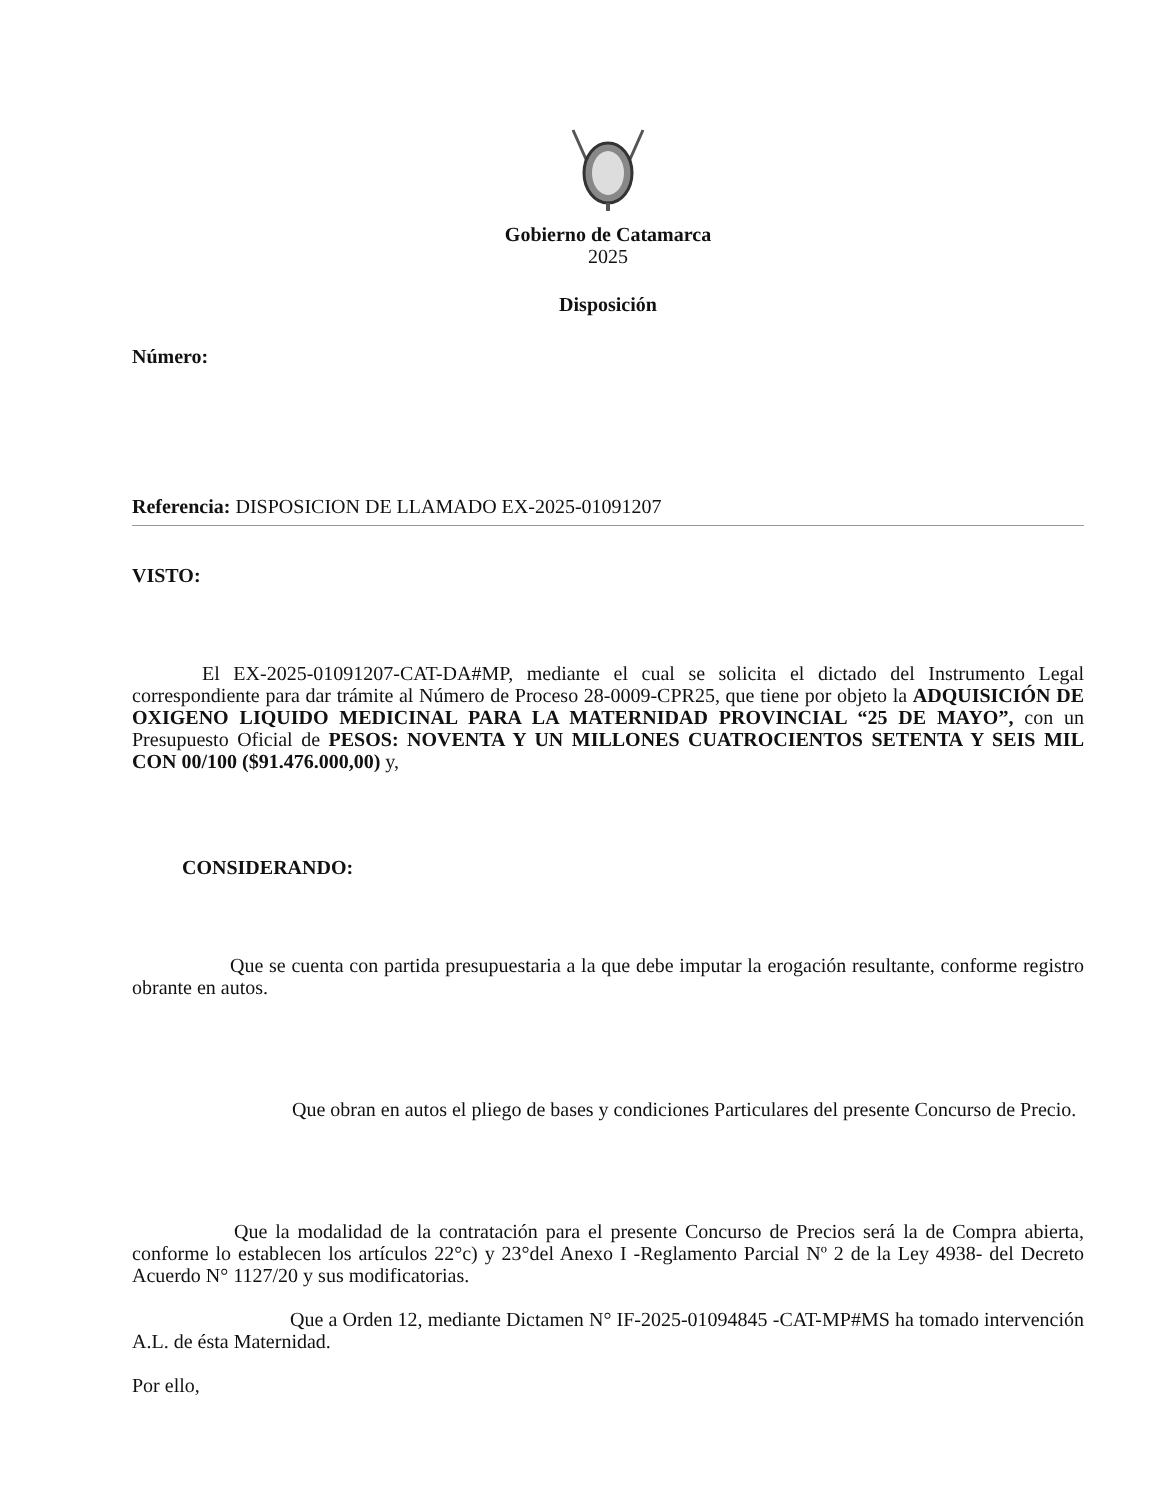Gobierno de Catamarca
2025
Disposición
Número:
Referencia: DISPOSICION DE LLAMADO EX-2025-01091207
VISTO:
El EX-2025-01091207-CAT-DA#MP, mediante el cual se solicita el dictado del Instrumento Legal correspondiente para dar trámite al Número de Proceso 28-0009-CPR25, que tiene por objeto la ADQUISICIÓN DE OXIGENO LIQUIDO MEDICINAL PARA LA MATERNIDAD PROVINCIAL “25 DE MAYO”, con un Presupuesto Oficial de PESOS: NOVENTA Y UN MILLONES CUATROCIENTOS SETENTA Y SEIS MIL CON 00/100 ($91.476.000,00) y,
CONSIDERANDO:
Que se cuenta con partida presupuestaria a la que debe imputar la erogación resultante, conforme registro obrante en autos.
Que obran en autos el pliego de bases y condiciones Particulares del presente Concurso de Precio.
Que la modalidad de la contratación para el presente Concurso de Precios será la de Compra abierta, conforme lo establecen los artículos 22°c) y 23°del Anexo I -Reglamento Parcial Nº 2 de la Ley 4938- del Decreto Acuerdo N° 1127/20 y sus modificatorias.
Que a Orden 12, mediante Dictamen N° IF-2025-01094845 -CAT-MP#MS ha tomado intervención A.L. de ésta Maternidad.
Por ello,